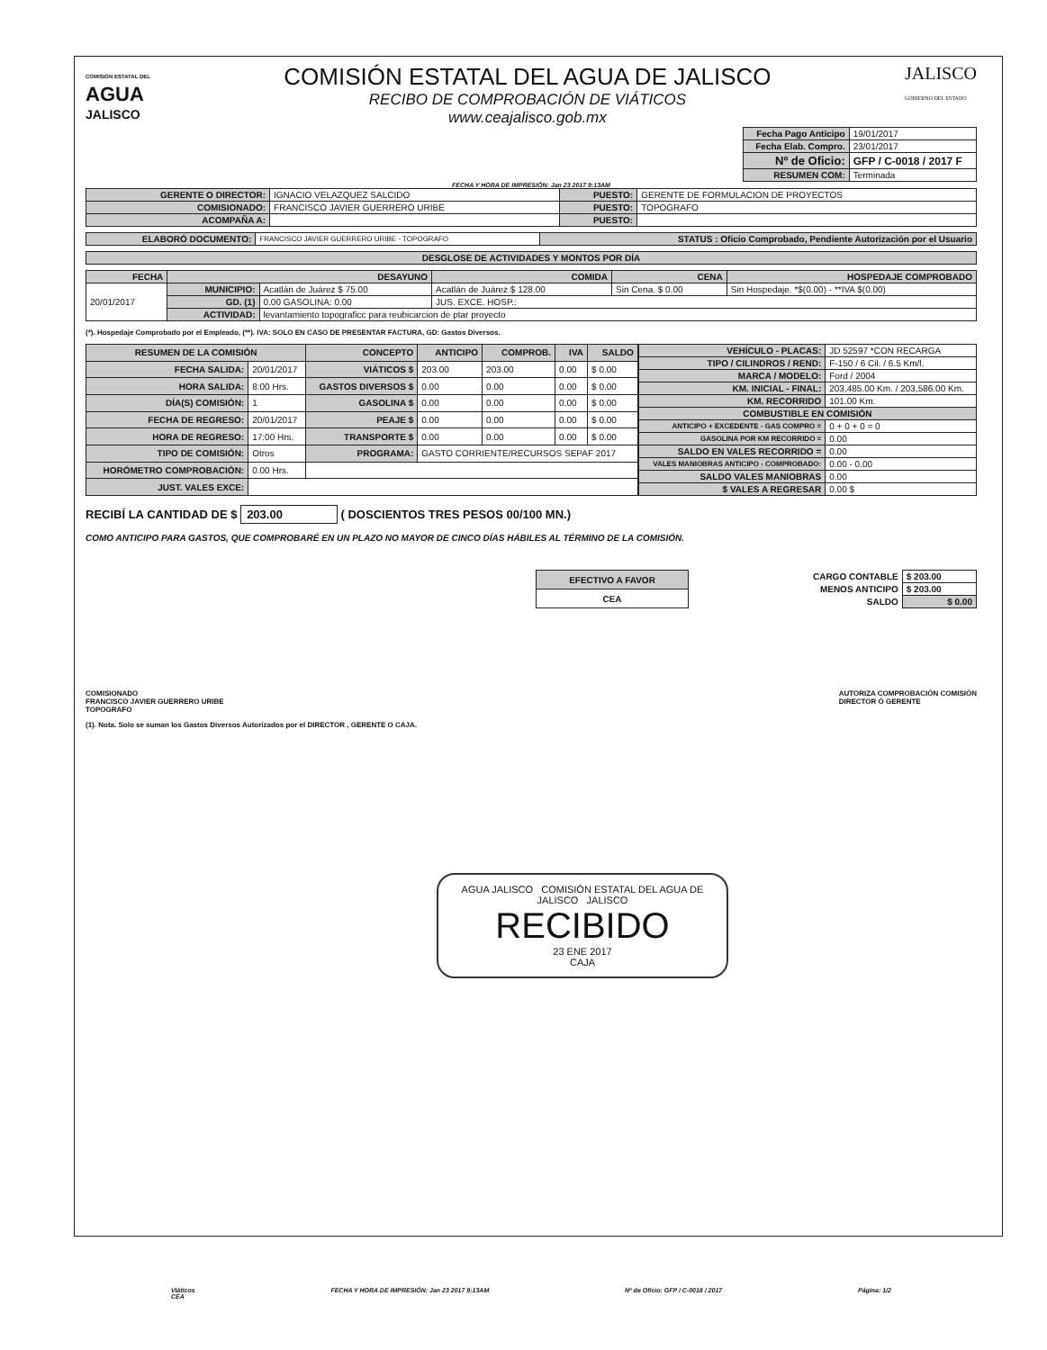COMISIÓN ESTATAL DEL
AGUA
JALISCO
COMISIÓN ESTATAL DEL AGUA DE JALISCO
RECIBO DE COMPROBACIÓN DE VIÁTICOS
www.ceajalisco.gob.mx
JALISCO
GOBIERNO DEL ESTADO
| Fecha Pago Anticipo | 19/01/2017 |
| Fecha Elab. Compro. | 23/01/2017 |
| Nº de Oficio: | GFP / C-0018 / 2017 F |
| RESUMEN COM: | Terminada |
FECHA Y HORA DE IMPRESIÓN: Jan 23 2017 9:13AM
| GERENTE O DIRECTOR: | IGNACIO VELAZQUEZ SALCIDO | PUESTO: | GERENTE DE FORMULACION DE PROYECTOS |
| COMISIONADO: | FRANCISCO JAVIER GUERRERO URIBE | PUESTO: | TOPOGRAFO |
| ACOMPAÑA A: | | PUESTO: | |
| ELABORÓ DOCUMENTO: | FRANCISCO JAVIER GUERRERO URIBE - TOPOGRAFO | STATUS : Oficio Comprobado, Pendiente Autorización por el Usuario |
| DESGLOSE DE ACTIVIDADES Y MONTOS POR DÍA |
| --- |
| FECHA | DESAYUNO | | COMIDA | CENA | HOSPEDAJE COMPROBADO |
| 20/01/2017 | MUNICIPIO: | Acatlán de Juárez $ 75.00 | Acatlán de Juárez $ 128.00 | Sin Cena. $ 0.00 | Sin Hospedaje. *$(0.00) - **IVA $(0.00) |
| | GD. (1) | 0.00 GASOLINA: 0.00 | JUS. EXCE. HOSP.: | | |
| | ACTIVIDAD: | levantamiento topograficc para reubicarcion de ptar proyecto | | | |
(*). Hospedaje Comprobado por el Empleado, (**). IVA: SOLO EN CASO DE PRESENTAR FACTURA, GD: Gastos Diversos.
| RESUMEN DE LA COMISIÓN | | CONCEPTO | ANTICIPO | COMPROB. | IVA | SALDO |
| FECHA SALIDA: | 20/01/2017 | VIÁTICOS $ | 203.00 | 203.00 | 0.00 | $ 0.00 |
| HORA SALIDA: | 8:00 Hrs. | GASTOS DIVERSOS $ | 0.00 | 0.00 | 0.00 | $ 0.00 |
| DÍA(S) COMISIÓN: | 1 | GASOLINA $ | 0.00 | 0.00 | 0.00 | $ 0.00 |
| FECHA DE REGRESO: | 20/01/2017 | PEAJE $ | 0.00 | 0.00 | 0.00 | $ 0.00 |
| HORA DE REGRESO: | 17:00 Hrs. | TRANSPORTE $ | 0.00 | 0.00 | 0.00 | $ 0.00 |
| TIPO DE COMISIÓN: | Otros | PROGRAMA: | GASTO CORRIENTE/RECURSOS SEPAF 2017 | | | |
| HORÓMETRO COMPROBACIÓN: | 0.00 Hrs. | | | | | |
| JUST. VALES EXCE: | | | | | | |
| VEHÍCULO - PLACAS: | JD 52597 *CON RECARGA |
| TIPO / CILINDROS / REND: | F-150 / 6 Cil. / 6.5 Km/l. |
| MARCA / MODELO: | Ford / 2004 |
| KM. INICIAL - FINAL: | 203,485.00 Km. / 203,586.00 Km. |
| KM. RECORRIDO | 101.00 Km. |
| COMBUSTIBLE EN COMISIÓN | |
| ANTICIPO + EXCEDENTE - GAS COMPRO = | 0 + 0 + 0 = 0 |
| GASOLINA POR KM RECORRIDO = | 0.00 |
| SALDO EN VALES RECORRIDO = | 0.00 |
| VALES MANIOBRAS ANTICIPO - COMPROBADO: | 0.00 - 0.00 |
| SALDO VALES MANIOBRAS | 0.00 |
| $ VALES A REGRESAR | 0.00 $ |
RECIBÍ LA CANTIDAD DE $ 203.00 ( DOSCIENTOS TRES PESOS 00/100 MN.)
COMO ANTICIPO PARA GASTOS, QUE COMPROBARÉ EN UN PLAZO NO MAYOR DE CINCO DÍAS HÁBILES AL TÉRMINO DE LA COMISIÓN.
| EFECTIVO A FAVOR |
| CEA |
| CARGO CONTABLE | $ 203.00 |
| MENOS ANTICIPO | $ 203.00 |
| SALDO | $ 0.00 |
COMISIONADO
FRANCISCO JAVIER GUERRERO URIBE
TOPOGRAFO
AUTORIZA COMPROBACIÓN COMISIÓN
DIRECTOR Ó GERENTE
(1). Nota. Solo se suman los Gastos Diversos Autorizados por el DIRECTOR , GERENTE O CAJA.
AGUA JALISCO COMISIÓN ESTATAL DEL AGUA DE JALISCO JALISCO
RECIBIDO
23 ENE 2017
CAJA
Viáticos
CEA FECHA Y HORA DE IMPRESIÓN: Jan 23 2017 9:13AM Nº de Oficio: GFP / C-0018 / 2017 Página: 1/2